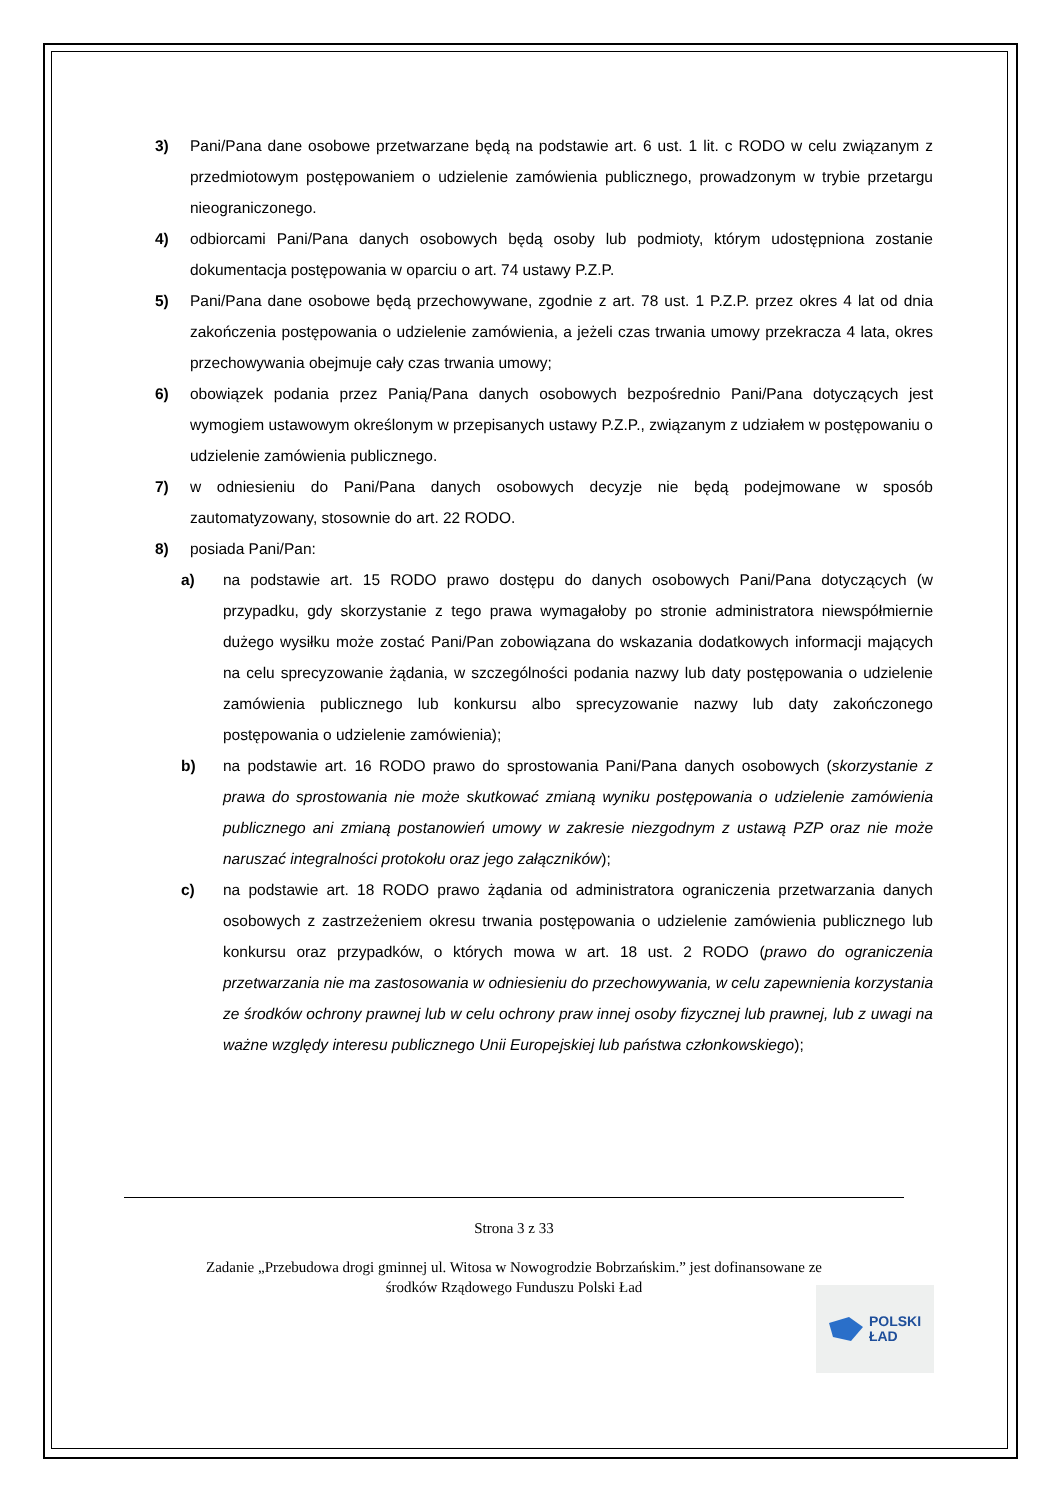3) Pani/Pana dane osobowe przetwarzane będą na podstawie art. 6 ust. 1 lit. c RODO w celu związanym z przedmiotowym postępowaniem o udzielenie zamówienia publicznego, prowadzonym w trybie przetargu nieograniczonego.
4) odbiorcami Pani/Pana danych osobowych będą osoby lub podmioty, którym udostępniona zostanie dokumentacja postępowania w oparciu o art. 74 ustawy P.Z.P.
5) Pani/Pana dane osobowe będą przechowywane, zgodnie z art. 78 ust. 1 P.Z.P. przez okres 4 lat od dnia zakończenia postępowania o udzielenie zamówienia, a jeżeli czas trwania umowy przekracza 4 lata, okres przechowywania obejmuje cały czas trwania umowy;
6) obowiązek podania przez Panią/Pana danych osobowych bezpośrednio Pani/Pana dotyczących jest wymogiem ustawowym określonym w przepisanych ustawy P.Z.P., związanym z udziałem w postępowaniu o udzielenie zamówienia publicznego.
7) w odniesieniu do Pani/Pana danych osobowych decyzje nie będą podejmowane w sposób zautomatyzowany, stosownie do art. 22 RODO.
8) posiada Pani/Pan:
a) na podstawie art. 15 RODO prawo dostępu do danych osobowych Pani/Pana dotyczących (w przypadku, gdy skorzystanie z tego prawa wymagałoby po stronie administratora niewspółmiernie dużego wysiłku może zostać Pani/Pan zobowiązana do wskazania dodatkowych informacji mających na celu sprecyzowanie żądania, w szczególności podania nazwy lub daty postępowania o udzielenie zamówienia publicznego lub konkursu albo sprecyzowanie nazwy lub daty zakończonego postępowania o udzielenie zamówienia);
b) na podstawie art. 16 RODO prawo do sprostowania Pani/Pana danych osobowych (skorzystanie z prawa do sprostowania nie może skutkować zmianą wyniku postępowania o udzielenie zamówienia publicznego ani zmianą postanowień umowy w zakresie niezgodnym z ustawą PZP oraz nie może naruszać integralności protokołu oraz jego załączników);
c) na podstawie art. 18 RODO prawo żądania od administratora ograniczenia przetwarzania danych osobowych z zastrzeżeniem okresu trwania postępowania o udzielenie zamówienia publicznego lub konkursu oraz przypadków, o których mowa w art. 18 ust. 2 RODO (prawo do ograniczenia przetwarzania nie ma zastosowania w odniesieniu do przechowywania, w celu zapewnienia korzystania ze środków ochrony prawnej lub w celu ochrony praw innej osoby fizycznej lub prawnej, lub z uwagi na ważne względy interesu publicznego Unii Europejskiej lub państwa członkowskiego);
Strona 3 z 33
Zadanie „Przebudowa drogi gminnej ul. Witosa w Nowogrodzie Bobrzańskim.” jest dofinansowane ze
środków Rządowego Funduszu Polski Ład
POLSKI
ŁAD